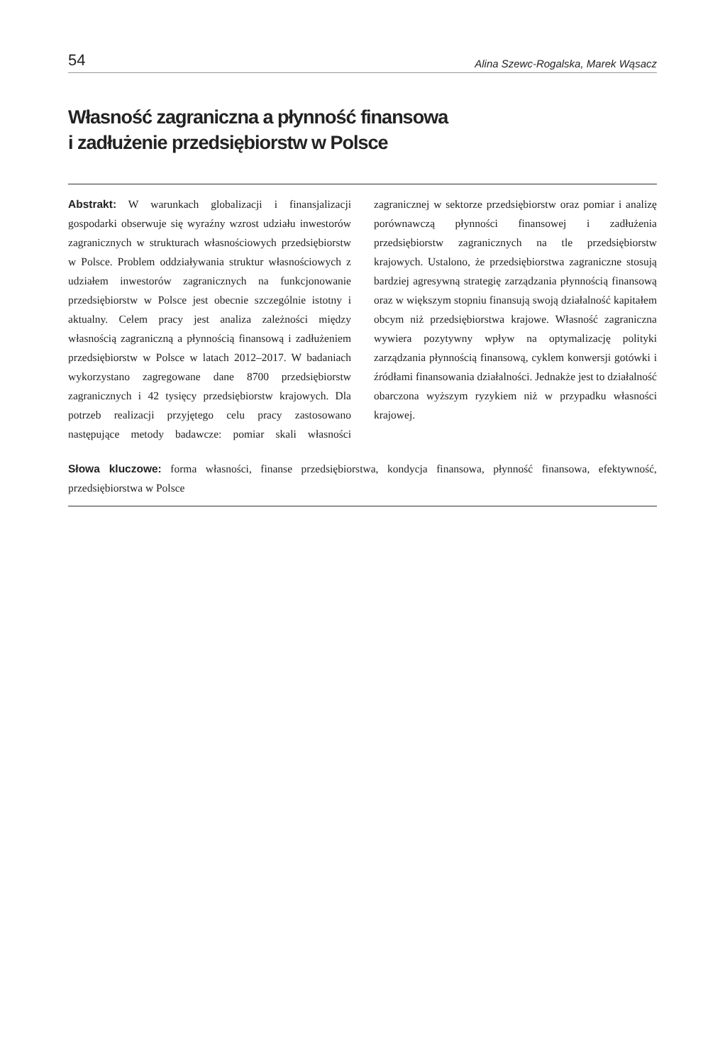54 Alina Szewc-Rogalska, Marek Wąsacz
Własność zagraniczna a płynność finansowa
i zadłużenie przedsiębiorstw w Polsce
Abstrakt: W warunkach globalizacji i finansjalizacji gospodarki obserwuje się wyraźny wzrost udziału inwestorów zagranicznych w strukturach własnościowych przedsiębiorstw w Polsce. Problem oddziaływania struktur własnościowych z udziałem inwestorów zagranicznych na funkcjonowanie przedsiębiorstw w Polsce jest obecnie szczególnie istotny i aktualny. Celem pracy jest analiza zależności między własnością zagraniczną a płynnością finansową i zadłużeniem przedsiębiorstw w Polsce w latach 2012–2017. W badaniach wykorzystano zagregowane dane 8700 przedsiębiorstw zagranicznych i 42 tysięcy przedsiębiorstw krajowych. Dla potrzeb realizacji przyjętego celu pracy zastosowano następujące metody badawcze: pomiar skali własności zagranicznej w sektorze przedsiębiorstw oraz pomiar i analizę porównawczą płynności finansowej i zadłużenia przedsiębiorstw zagranicznych na tle przedsiębiorstw krajowych. Ustalono, że przedsiębiorstwa zagraniczne stosują bardziej agresywną strategię zarządzania płynnością finansową oraz w większym stopniu finansują swoją działalność kapitałem obcym niż przedsiębiorstwa krajowe. Własność zagraniczna wywiera pozytywny wpływ na optymalizację polityki zarządzania płynnością finansową, cyklem konwersji gotówki i źródłami finansowania działalności. Jednakże jest to działalność obarczona wyższym ryzykiem niż w przypadku własności krajowej.
Słowa kluczowe: forma własności, finanse przedsiębiorstwa, kondycja finansowa, płynność finansowa, efektywność, przedsiębiorstwa w Polsce